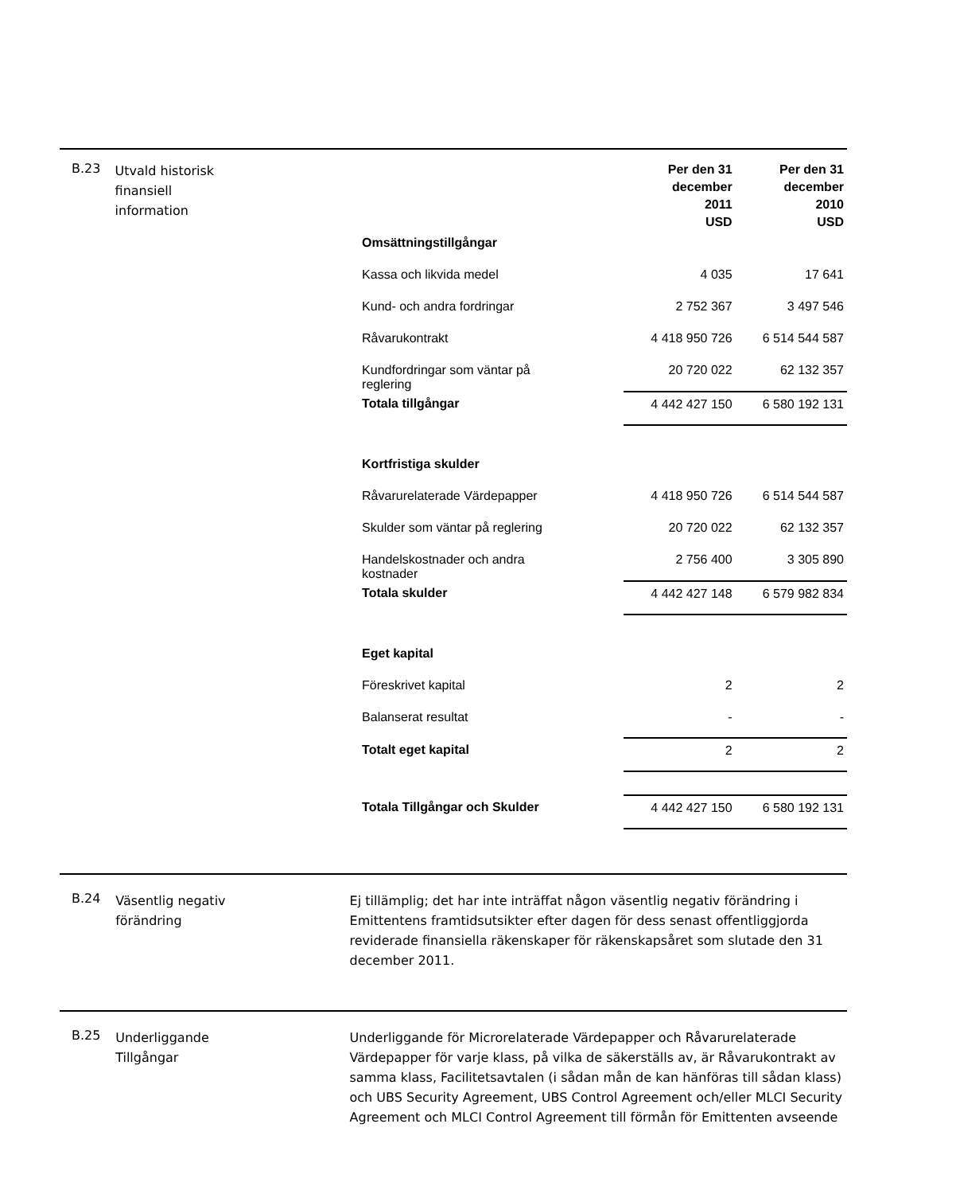B.23
Utvald historisk
finansiell
information
| | Per den 31 december 2011 USD | Per den 31 december 2010 USD |
| Omsättningstillgångar | | |
| Kassa och likvida medel | 4 035 | 17 641 |
| Kund- och andra fordringar | 2 752 367 | 3 497 546 |
| Råvarukontrakt | 4 418 950 726 | 6 514 544 587 |
| Kundfordringar som väntar på reglering | 20 720 022 | 62 132 357 |
| Totala tillgångar | 4 442 427 150 | 6 580 192 131 |
| Kortfristiga skulder | | |
| Råvarurelaterade Värdepapper | 4 418 950 726 | 6 514 544 587 |
| Skulder som väntar på reglering | 20 720 022 | 62 132 357 |
| Handelskostnader och andra kostnader | 2 756 400 | 3 305 890 |
| Totala skulder | 4 442 427 148 | 6 579 982 834 |
| Eget kapital | | |
| Föreskrivet kapital | 2 | 2 |
| Balanserat resultat | - | - |
| Totalt eget kapital | 2 | 2 |
| Totala Tillgångar och Skulder | 4 442 427 150 | 6 580 192 131 |
B.24
Väsentlig negativ
förändring
Ej tillämplig; det har inte inträffat någon väsentlig negativ förändring i Emittentens framtidsutsikter efter dagen för dess senast offentliggjorda reviderade finansiella räkenskaper för räkenskapsåret som slutade den 31 december 2011.
B.25
Underliggande
Tillgångar
Underliggande för Microrelaterade Värdepapper och Råvarurelaterade Värdepapper för varje klass, på vilka de säkerställs av, är Råvarukontrakt av samma klass, Facilitetsavtalen (i sådan mån de kan hänföras till sådan klass) och UBS Security Agreement, UBS Control Agreement och/eller MLCI Security Agreement och MLCI Control Agreement till förmån för Emittenten avseende